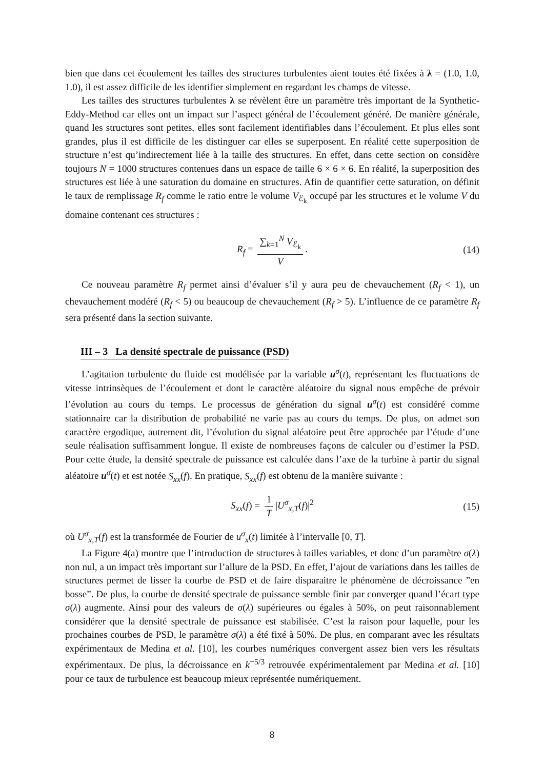bien que dans cet écoulement les tailles des structures turbulentes aient toutes été fixées à λ = (1.0, 1.0, 1.0), il est assez difficile de les identifier simplement en regardant les champs de vitesse.
Les tailles des structures turbulentes λ se révèlent être un paramètre très important de la Synthetic-Eddy-Method car elles ont un impact sur l’aspect général de l’écoulement généré. De manière générale, quand les structures sont petites, elles sont facilement identifiables dans l’écoulement. Et plus elles sont grandes, plus il est difficile de les distinguer car elles se superposent. En réalité cette superposition de structure n’est qu’indirectement liée à la taille des structures. En effet, dans cette section on considère toujours N = 1000 structures contenues dans un espace de taille 6 × 6 × 6. En réalité, la superposition des structures est liée à une saturation du domaine en structures. Afin de quantifier cette saturation, on définit le taux de remplissage R<sub>f</sub> comme le ratio entre le volume V<sub>ℰ<sub>k</sub></sub> occupé par les structures et le volume V du domaine contenant ces structures :
R<sub>f</sub> = ∑<sub>k=1</sub><sup>N</sup> V<sub>ℰ<sub>k</sub></sub> V. (14)
Ce nouveau paramètre R<sub>f</sub> permet ainsi d’évaluer s’il y aura peu de chevauchement (R<sub>f</sub> < 1), un chevauchement modéré (R<sub>f</sub> < 5) ou beaucoup de chevauchement (R<sub>f</sub> > 5). L’influence de ce paramètre R<sub>f</sub> sera présenté dans la section suivante.
III – 3 La densité spectrale de puissance (PSD)
L’agitation turbulente du fluide est modélisée par la variable u<sup>σ</sup>(t), représentant les fluctuations de vitesse intrinsèques de l’écoulement et dont le caractère aléatoire du signal nous empêche de prévoir l’évolution au cours du temps. Le processus de génération du signal u<sup>σ</sup>(t) est considéré comme stationnaire car la distribution de probabilité ne varie pas au cours du temps. De plus, on admet son caractère ergodique, autrement dit, l’évolution du signal aléatoire peut être approchée par l’étude d’une seule réalisation suffisamment longue. Il existe de nombreuses façons de calculer ou d’estimer la PSD. Pour cette étude, la densité spectrale de puissance est calculée dans l’axe de la turbine à partir du signal aléatoire u<sup>σ</sup>(t) et est notée S<sub>xx</sub>(f). En pratique, S<sub>xx</sub>(f) est obtenu de la manière suivante :
S<sub>xx</sub>(f) = 1 T |U<sup>σ</sup><sub>x,T</sub>(f)|<sup>2</sup> (15)
où U<sup>σ</sup><sub>x,T</sub>(f) est la transformée de Fourier de u<sup>σ</sup><sub>x</sub>(t) limitée à l’intervalle [0, T].
La Figure 4(a) montre que l’introduction de structures à tailles variables, et donc d’un paramètre σ(λ) non nul, a un impact très important sur l’allure de la PSD. En effet, l’ajout de variations dans les tailles de structures permet de lisser la courbe de PSD et de faire disparaitre le phénomène de décroissance ”en bosse”. De plus, la courbe de densité spectrale de puissance semble finir par converger quand l’écart type σ(λ) augmente. Ainsi pour des valeurs de σ(λ) supérieures ou égales à 50%, on peut raisonnablement considérer que la densité spectrale de puissance est stabilisée. C’est la raison pour laquelle, pour les prochaines courbes de PSD, le paramètre σ(λ) a été fixé à 50%. De plus, en comparant avec les résultats expérimentaux de Medina et al. [10], les courbes numériques convergent assez bien vers les résultats expérimentaux. De plus, la décroissance en k<sup>−5/3</sup> retrouvée expérimentalement par Medina et al. [10] pour ce taux de turbulence est beaucoup mieux représentée numériquement.
8